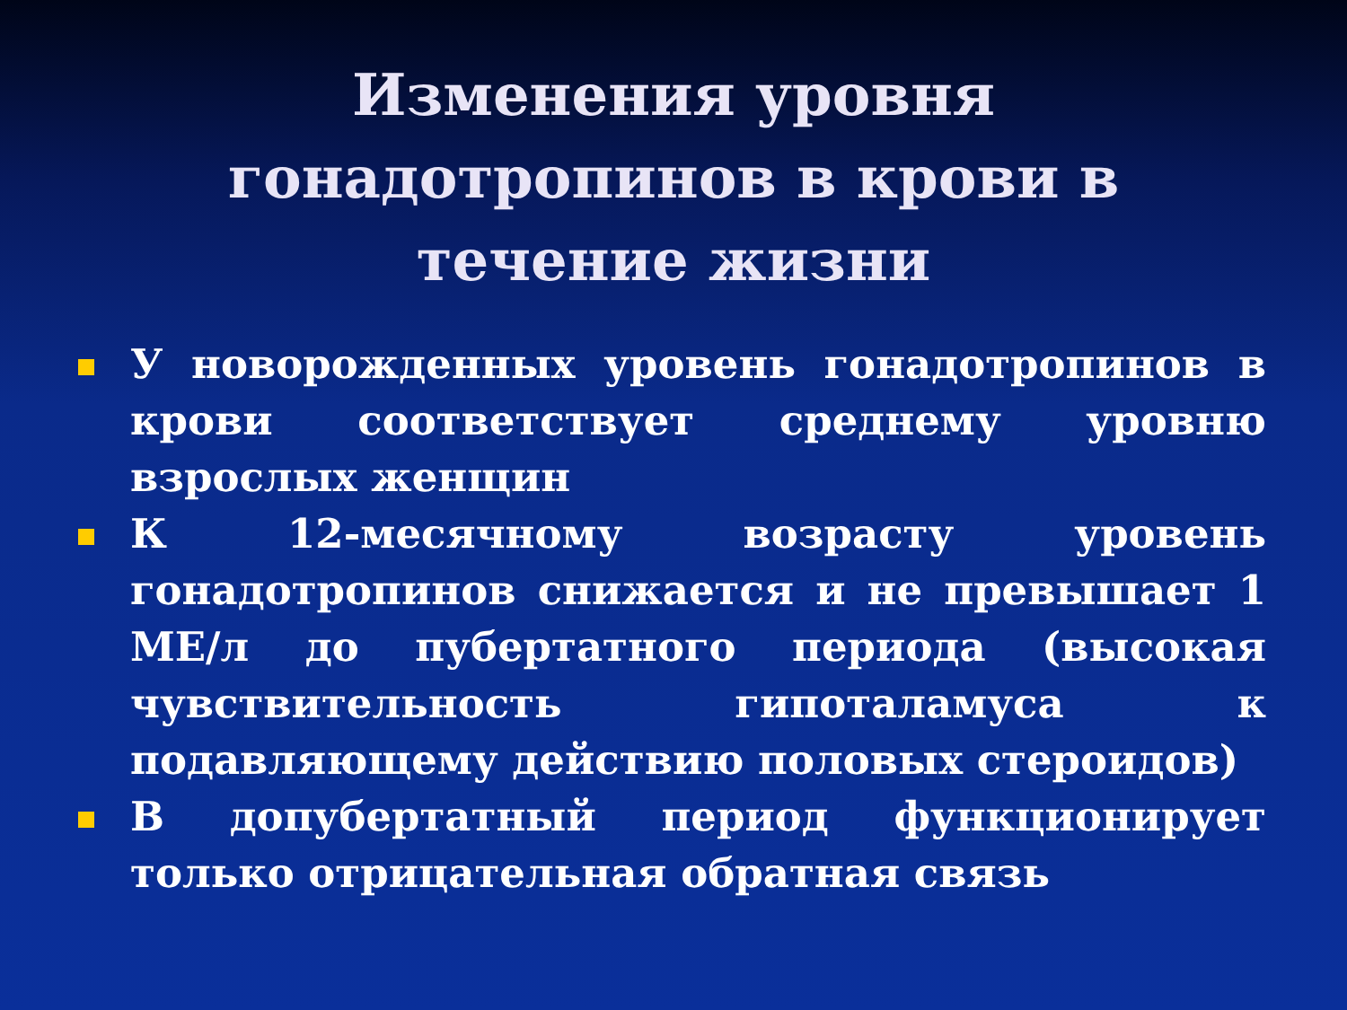Изменения уровня гонадотропинов в крови в течение жизни
У новорожденных уровень гонадотропинов в крови соответствует среднему уровню взрослых женщин
К 12-месячному возрасту уровень гонадотропинов снижается и не превышает 1 МЕ/л до пубертатного периода (высокая чувствительность гипоталамуса к подавляющему действию половых стероидов)
В допубертатный период функционирует только отрицательная обратная связь